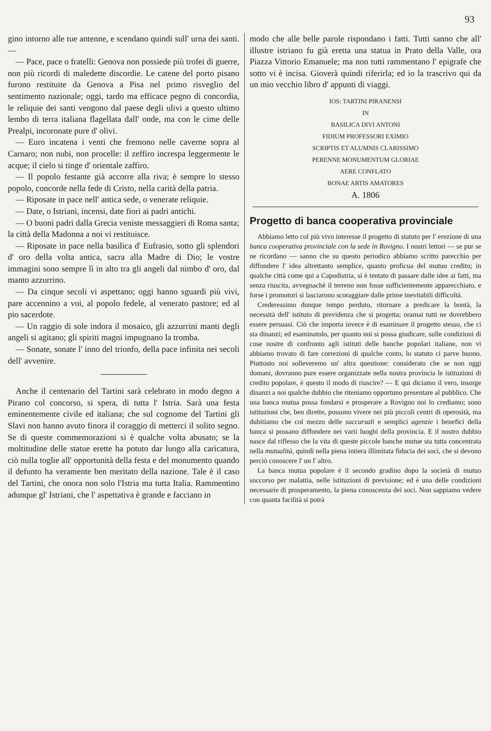93
gino intorno alle tue antenne, e scendano quindi sull' urna dei santi. —
— Pace, pace o fratelli: Genova non possiede più trofei di guerre, non più ricordi di maledette discordie. Le catene del porto pisano furono restituite da Genova a Pisa nel primo risveglio del sentimento nazionale; oggi, tardo ma efficace pegno di concordia, le reliquie dei santi vengono dal paese degli ulivi a questo ultimo lembo di terra italiana flagellata dall' onde, ma con le cime delle Prealpi, incoronate pure d' olivi.
— Euro incatena i venti che fremono nelle caverne sopra al Carnaro; non nubi, non procelle: il zeffiro increspa leggermente le acque; il cielo si tinge d' orientale zaffiro.
— Il popolo festante già accorre alla riva; è sempre lo stesso popolo, concorde nella fede di Cristo, nella carità della patria.
— Riposate in pace nell' antica sede, o venerate reliquie.
— Date, o Istriani, incensi, date fiori ai padri antichi.
— O buoni padri dalla Grecia veniste messaggieri di Roma santa; la città della Madonna a noi vi restituisce.
— Riposate in pace nella basilica d' Eufrasio, sotto gli splendori d' oro della volta antica, sacra alla Madre di Dio; le vostre immagini sono sempre lì in alto tra gli angeli dal nimbo d' oro, dal manto azzurrino.
— Da cinque secoli vi aspettano; oggi hanno sguardi più vivi, pare accennino a voi, al popolo fedele, al venerato pastore; ed al pio sacerdote.
— Un raggio di sole indora il mosaico, gli azzurrini manti degli angeli si agitano; gli spiriti magni impugnano la tromba.
— Sonate, sonate l' inno del trionfo, della pace infinita nei secoli dell' avvenire.
Anche il centenario del Tartini sarà celebrato in modo degno a Pirano col concorso, si spera, di tutta l' Istria. Sarà una festa eminentemente civile ed italiana; che sul cognome del Tartini gli Slavi non hanno avuto finora il coraggio di metterci il solito segno. Se di queste commemorazioni si è qualche volta abusato; se la moltitudine delle statue erette ha potuto dar luogo alla caricatura, ciò nulla toglie all' opportunità della festa e del monumento quando il defunto ha veramente ben meritato della nazione. Tale è il caso del Tartini, che onora non solo l'Istria ma tutta Italia. Rammentino adunque gl' Istriani, che l' aspettativa è grande e facciano in
modo che alle belle parole rispondano i fatti. Tutti sanno che all' illustre istriano fu già eretta una statua in Prato della Valle, ora Piazza Vittorio Emanuele; ma non tutti rammentano l' epigrafe che sotto vi è incisa. Gioverà quindi riferirla; ed io la trascrivo qui da un mio vecchio libro d' appunti di viaggi.
IOS: TARTINI PIRANENSI
IN
BASILICA DIVI ANTONI
FIDIUM PROFESSORI EXIMIO
SCRIPTIS ET ALUMNIS CLARISSIMO
PERENNE MONUMENTUM GLORIAE
AERE CONFLATO
BONAE ARTIS AMATORES
A. 1806
Progetto di banca cooperativa provinciale
Abbiamo letto col più vivo interesse il progetto di statuto per l' erezione di una banca cooperativa provinciale con la sede in Rovigno. I nostri lettori — se pur se ne ricordano — sanno che su questo periodico abbiamo scritto parecchio per diffondere l' idea altrettanto semplice, quanto proficua del mutuo credito; in qualche città come qui a Capodistria, si è tentato di passare dalle idee ai fatti, ma senza riuscita, avvegnachè il terreno non fosse sufficientemente apparecchiato, e forse i promotori si lasciarono scoraggiare dalle prime inevitabili difficoltà.
Crederessimo dunque tempo perduto, ritornare a predicare la bontà, la necessità dell' istituto di previdenza che si progetta; oramai tutti ne dovrebbero essere persuasi. Ciò che importa invece è di esaminare il progetto stesso, che ci sta dinanzi; ed esaminatolo, per quanto noi si possa giudicare, sulle condizioni di cose nostre di confronto agli istituti delle banche popolari italiane, non vi abbiamo trovato di fare correzioni di qualche conto, lo statuto ci parve buono. Piuttosto noi solleveremo un' altra questione: considerato che se non oggi domani, dovranno pure essere organizzate nella nostra provincia le istituzioni di credito popolare, è questo il modo di riuscire? — E qui diciamo il vero, insorge dinanzi a noi qualche dubbio che riteniamo opportuno presentare al pubblico. Che una banca mutua possa fondarsi e prosperare a Rovigno noi lo crediamo; sono istituzioni che, ben dirette, possono vivere nei più piccoli centri di operosità, ma dubitiamo che col mezzo delle succursali e semplici agenzie i benefici della banca si possano diffondere nei varii luoghi della provincia. E il nostro dubbio nasce dal riflesso che la vita di queste piccole banche mutue sta tutta concentrata nella mutualità, quindi nella piena intiera illimitata fiducia dei soci, che si devono perciò conoscere l' un l' altro.
La banca mutua popolare è il secondo gradino dopo la società di mutuo soccorso per malattia, nelle istituzioni di previsione; ed è una delle condizioni necessarie di prosperamento, la piena conoscenza dei soci. Non sappiamo vedere con quanta facilità si potrà